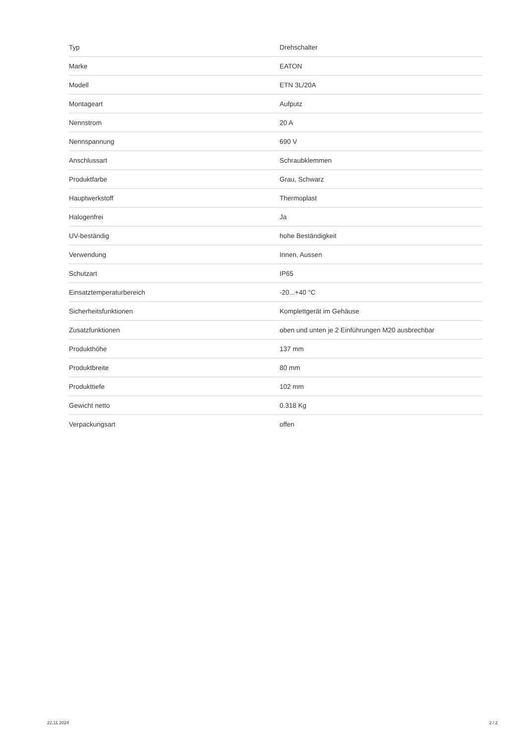| Typ | Drehschalter |
| Marke | EATON |
| Modell | ETN 3L/20A |
| Montageart | Aufputz |
| Nennstrom | 20 A |
| Nennspannung | 690 V |
| Anschlussart | Schraubklemmen |
| Produktfarbe | Grau, Schwarz |
| Hauptwerkstoff | Thermoplast |
| Halogenfrei | Ja |
| UV-beständig | hohe Beständigkeit |
| Verwendung | Innen, Aussen |
| Schutzart | IP65 |
| Einsatztemperaturbereich | -20...+40 °C |
| Sicherheitsfunktionen | Komplettgerät im Gehäuse |
| Zusatzfunktionen | oben und unten je 2 Einführungen M20 ausbrechbar |
| Produkthöhe | 137 mm |
| Produktbreite | 80 mm |
| Produkttiefe | 102 mm |
| Gewicht netto | 0.318 Kg |
| Verpackungsart | offen |
22.11.2024 2 / 2